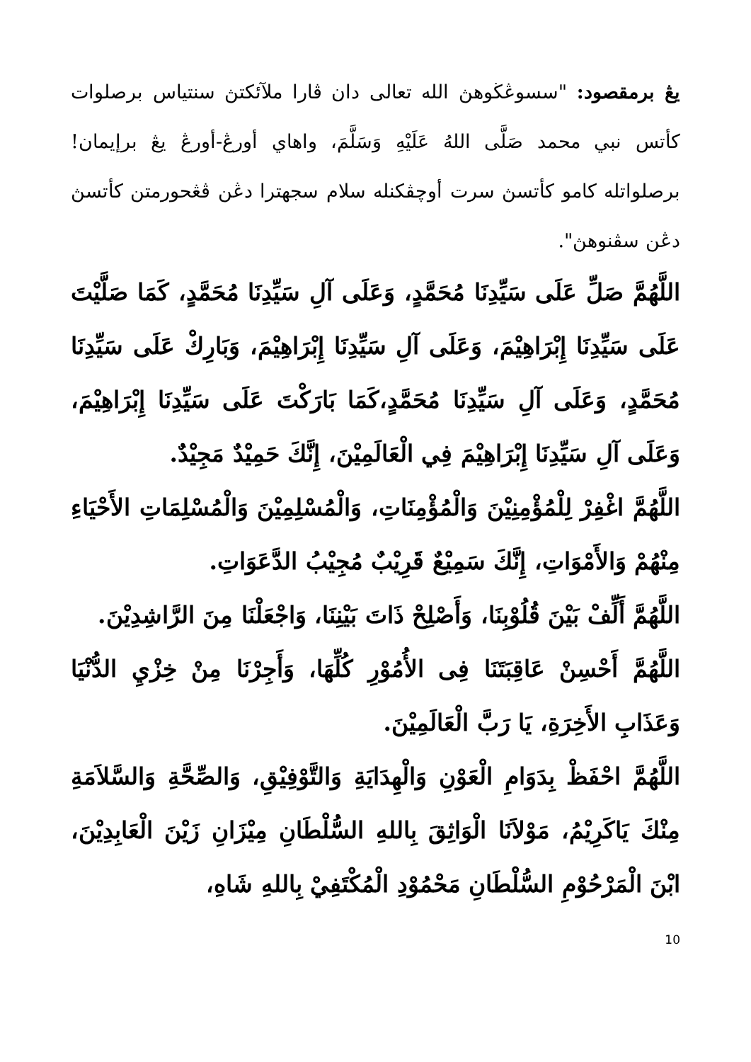يڠ برمقصود: "سسوڠڬوهڽ الله تعالى دان ڤارا ملآئكتڽ سنتياس برصلوات كأتس نبي محمد صَلَّى اللهُ عَلَيْهِ وَسَلَّمَ، واهاي أورڠ-أورڠ يڠ برإيمان! برصلواتله كامو كأتسڽ سرت أوچڤكنله سلام سجهترا دڠن ڤڠحورمتن كأتسڽ دڠن سڤنوهڽ".
اللَّهُمَّ صَلِّ عَلَى سَيِّدِنَا مُحَمَّدٍ، وَعَلَى آلِ سَيِّدِنَا مُحَمَّدٍ، كَمَا صَلَّيْتَ عَلَى سَيِّدِنَا إِبْرَاهِيْمَ، وَعَلَى آلِ سَيِّدِنَا إِبْرَاهِيْمَ، وَبَارِكْ عَلَى سَيِّدِنَا مُحَمَّدٍ، وَعَلَى آلِ سَيِّدِنَا مُحَمَّدٍ،كَمَا بَارَكْتَ عَلَى سَيِّدِنَا إِبْرَاهِيْمَ، وَعَلَى آلِ سَيِّدِنَا إِبْرَاهِيْمَ فِي الْعَالَمِيْنَ، إِنَّكَ حَمِيْدٌ مَجِيْدٌ.
اللَّهُمَّ اغْفِرْ لِلْمُؤْمِنِيْنَ وَالْمُؤْمِنَاتِ، وَالْمُسْلِمِيْنَ وَالْمُسْلِمَاتِ الأَحْيَاءِ مِنْهُمْ وَالأَمْوَاتِ، إِنَّكَ سَمِيْعٌ قَرِيْبٌ مُجِيْبُ الدَّعَوَاتِ.
اللَّهُمَّ أَلِّفْ بَيْنَ قُلُوْبِنَا، وَأَصْلِحْ ذَاتَ بَيْنِنَا، وَاجْعَلْنَا مِنَ الرَّاشِدِيْنَ.
اللَّهُمَّ أَحْسِنْ عَاقِبَتَنَا فِى الأُمُوْرِ كُلِّهَا، وَأَجِرْنَا مِنْ خِزْيِ الدُّنْيَا وَعَذَابِ الأَخِرَةِ، يَا رَبَّ الْعَالَمِيْنَ.
اللَّهُمَّ احْفَظْ بِدَوَامِ الْعَوْنِ وَالْهِدَايَةِ وَالتَّوْفِيْقِ، وَالصِّحَّةِ وَالسَّلاَمَةِ مِنْكَ يَاكَرِيْمُ، مَوْلاَنَا الْوَاثِقَ بِاللهِ السُّلْطَانِ مِيْزَانِ زَيْنَ الْعَابِدِيْنَ، ابْنَ الْمَرْحُوْمِ السُّلْطَانِ مَحْمُوْدِ الْمُكْتَفِيْ بِاللهِ شَاهِ،
10